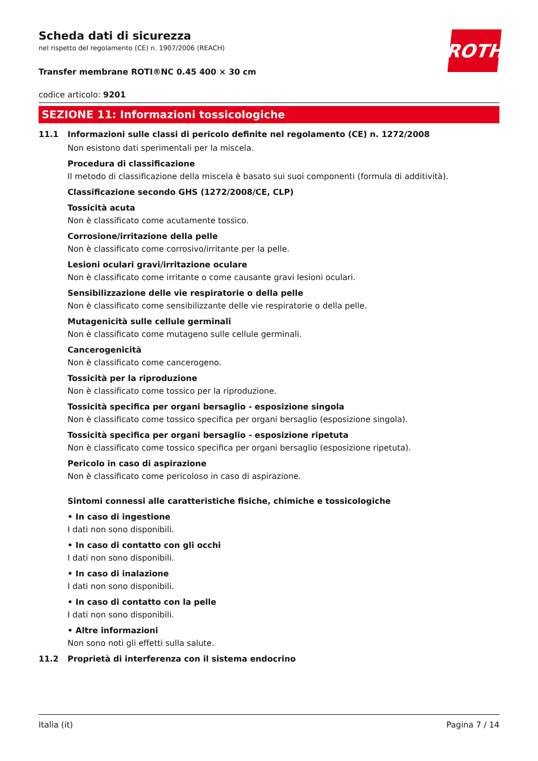ROTH
Scheda dati di sicurezza
nel rispetto del regolamento (CE) n. 1907/2006 (REACH)
Transfer membrane ROTI®NC 0.45 400 × 30 cm
codice articolo: 9201
SEZIONE 11: Informazioni tossicologiche
11.1 Informazioni sulle classi di pericolo definite nel regolamento (CE) n. 1272/2008
Non esistono dati sperimentali per la miscela.
Procedura di classificazione
Il metodo di classificazione della miscela è basato sui suoi componenti (formula di additività).
Classificazione secondo GHS (1272/2008/CE, CLP)
Tossicità acuta
Non è classificato come acutamente tossico.
Corrosione/irritazione della pelle
Non è classificato come corrosivo/irritante per la pelle.
Lesioni oculari gravi/irritazione oculare
Non è classificato come irritante o come causante gravi lesioni oculari.
Sensibilizzazione delle vie respiratorie o della pelle
Non è classificato come sensibilizzante delle vie respiratorie o della pelle.
Mutagenicità sulle cellule germinali
Non è classificato come mutageno sulle cellule germinali.
Cancerogenicità
Non è classificato come cancerogeno.
Tossicità per la riproduzione
Non è classificato come tossico per la riproduzione.
Tossicità specifica per organi bersaglio - esposizione singola
Non è classificato come tossico specifica per organi bersaglio (esposizione singola).
Tossicità specifica per organi bersaglio - esposizione ripetuta
Non è classificato come tossico specifica per organi bersaglio (esposizione ripetuta).
Pericolo in caso di aspirazione
Non è classificato come pericoloso in caso di aspirazione.
Sintomi connessi alle caratteristiche fisiche, chimiche e tossicologiche
• In caso di ingestione
I dati non sono disponibili.
• In caso di contatto con gli occhi
I dati non sono disponibili.
• In caso di inalazione
I dati non sono disponibili.
• In caso di contatto con la pelle
I dati non sono disponibili.
• Altre informazioni
Non sono noti gli effetti sulla salute.
11.2 Proprietà di interferenza con il sistema endocrino
Italia (it) Pagina 7 / 14